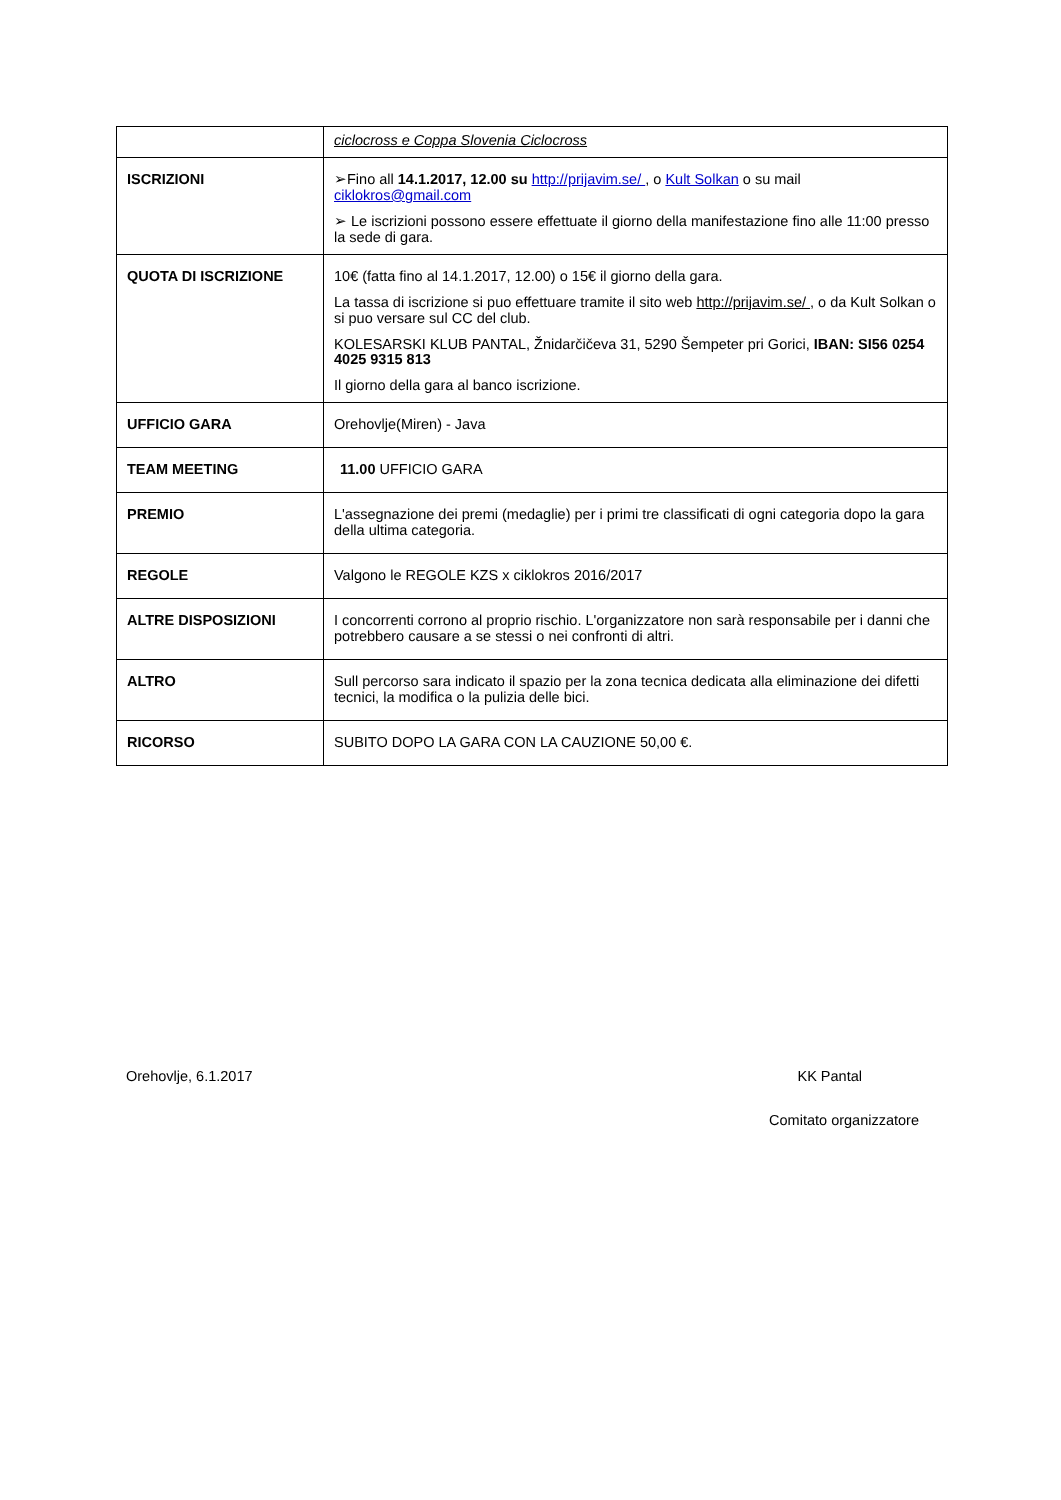| | ciclocross e Coppa Slovenia Ciclocross |
| ISCRIZIONI | ➢Fino all 14.1.2017, 12.00 su http://prijavim.se/ , o Kult Solkan o su mail ciklokros@gmail.com ➢ Le iscrizioni possono essere effettuate il giorno della manifestazione fino alle 11:00 presso la sede di gara. |
| QUOTA DI ISCRIZIONE | 10€ (fatta fino al 14.1.2017, 12.00) o 15€ il giorno della gara. La tassa di iscrizione si puo effettuare tramite il sito web http://prijavim.se/ , o da Kult Solkan o si puo versare sul CC del club. KOLESARSKI KLUB PANTAL, Žnidarčičeva 31, 5290 Šempeter pri Gorici, IBAN: SI56 0254 4025 9315 813 Il giorno della gara al banco iscrizione. |
| UFFICIO GARA | Orehovlje(Miren) - Java |
| TEAM MEETING | 11.00 UFFICIO GARA |
| PREMIO | L'assegnazione dei premi (medaglie) per i primi tre classificati di ogni categoria dopo la gara della ultima categoria. |
| REGOLE | Valgono le REGOLE KZS x ciklokros 2016/2017 |
| ALTRE DISPOSIZIONI | I concorrenti corrono al proprio rischio. L'organizzatore non sarà responsabile per i danni che potrebbero causare a se stessi o nei confronti di altri. |
| ALTRO | Sull percorso sara indicato il spazio per la zona tecnica dedicata alla eliminazione dei difetti tecnici, la modifica o la pulizia delle bici. |
| RICORSO | SUBITO DOPO LA GARA CON LA CAUZIONE 50,00 €. |
Orehovlje, 6.1.2017 KK Pantal
Comitato organizzatore